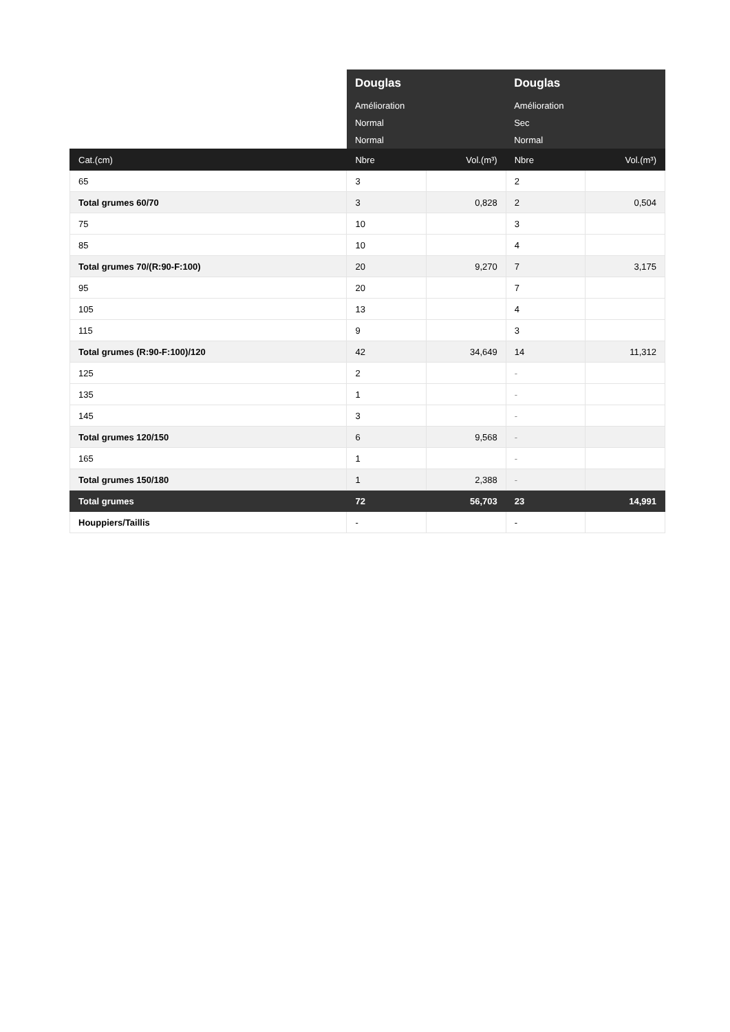| | Douglas | | Douglas | |
| | Amélioration | | Amélioration | |
| | Normal | | Sec | |
| | Normal | | Normal | |
| Cat.(cm) | Nbre | Vol.(m³) | Nbre | Vol.(m³) |
| 65 | 3 | | 2 | |
| Total grumes 60/70 | 3 | 0,828 | 2 | 0,504 |
| 75 | 10 | | 3 | |
| 85 | 10 | | 4 | |
| Total grumes 70/(R:90-F:100) | 20 | 9,270 | 7 | 3,175 |
| 95 | 20 | | 7 | |
| 105 | 13 | | 4 | |
| 115 | 9 | | 3 | |
| Total grumes (R:90-F:100)/120 | 42 | 34,649 | 14 | 11,312 |
| 125 | 2 | | - | |
| 135 | 1 | | - | |
| 145 | 3 | | - | |
| Total grumes 120/150 | 6 | 9,568 | - | |
| 165 | 1 | | - | |
| Total grumes 150/180 | 1 | 2,388 | - | |
| Total grumes | 72 | 56,703 | 23 | 14,991 |
| Houppiers/Taillis | - | | - | |